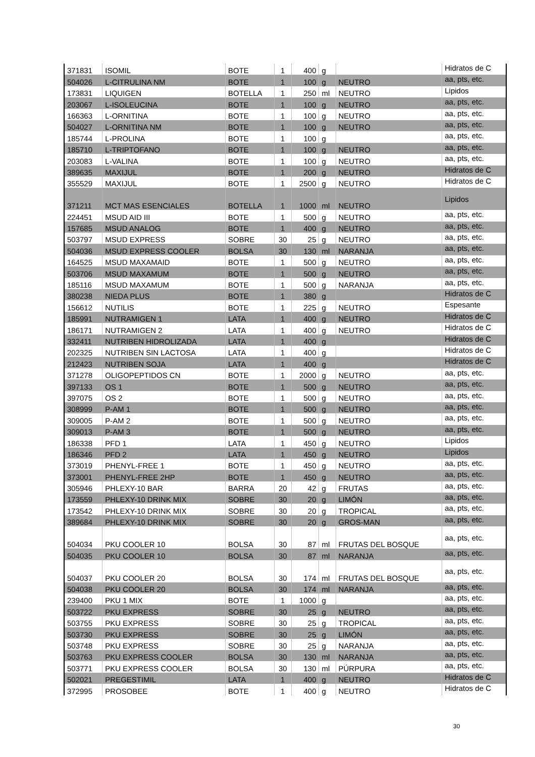| 371831 | ISOMIL | BOTE | 1 | 400 | g | | Hidratos de C |
| 504026 | L-CITRULINA NM | BOTE | 1 | 100 | g | NEUTRO | aa, pts, etc. |
| 173831 | LIQUIGEN | BOTELLA | 1 | 250 | ml | NEUTRO | Lipidos |
| 203067 | L-ISOLEUCINA | BOTE | 1 | 100 | g | NEUTRO | aa, pts, etc. |
| 166363 | L-ORNITINA | BOTE | 1 | 100 | g | NEUTRO | aa, pts, etc. |
| 504027 | L-ORNITINA NM | BOTE | 1 | 100 | g | NEUTRO | aa, pts, etc. |
| 185744 | L-PROLINA | BOTE | 1 | 100 | g | | aa, pts, etc. |
| 185710 | L-TRIPTOFANO | BOTE | 1 | 100 | g | NEUTRO | aa, pts, etc. |
| 203083 | L-VALINA | BOTE | 1 | 100 | g | NEUTRO | aa, pts, etc. |
| 389635 | MAXIJUL | BOTE | 1 | 200 | g | NEUTRO | Hidratos de C |
| 355529 | MAXIJUL | BOTE | 1 | 2500 | g | NEUTRO | Hidratos de C |
| 371211 | MCT MAS ESENCIALES | BOTELLA | 1 | 1000 | ml | NEUTRO | Lipidos |
| 224451 | MSUD AID III | BOTE | 1 | 500 | g | NEUTRO | aa, pts, etc. |
| 157685 | MSUD ANALOG | BOTE | 1 | 400 | g | NEUTRO | aa, pts, etc. |
| 503797 | MSUD EXPRESS | SOBRE | 30 | 25 | g | NEUTRO | aa, pts, etc. |
| 504036 | MSUD EXPRESS COOLER | BOLSA | 30 | 130 | ml | NARANJA | aa, pts, etc. |
| 164525 | MSUD MAXAMAID | BOTE | 1 | 500 | g | NEUTRO | aa, pts, etc. |
| 503706 | MSUD MAXAMUM | BOTE | 1 | 500 | g | NEUTRO | aa, pts, etc. |
| 185116 | MSUD MAXAMUM | BOTE | 1 | 500 | g | NARANJA | aa, pts, etc. |
| 380238 | NIEDA PLUS | BOTE | 1 | 380 | g | | Hidratos de C |
| 156612 | NUTILIS | BOTE | 1 | 225 | g | NEUTRO | Espesante |
| 185991 | NUTRAMIGEN 1 | LATA | 1 | 400 | g | NEUTRO | Hidratos de C |
| 186171 | NUTRAMIGEN 2 | LATA | 1 | 400 | g | NEUTRO | Hidratos de C |
| 332411 | NUTRIBEN HIDROLIZADA | LATA | 1 | 400 | g | | Hidratos de C |
| 202325 | NUTRIBEN SIN LACTOSA | LATA | 1 | 400 | g | | Hidratos de C |
| 212423 | NUTRIBEN SOJA | LATA | 1 | 400 | g | | Hidratos de C |
| 371278 | OLIGOPEPTIDOS CN | BOTE | 1 | 2000 | g | NEUTRO | aa, pts, etc. |
| 397133 | OS 1 | BOTE | 1 | 500 | g | NEUTRO | aa, pts, etc. |
| 397075 | OS 2 | BOTE | 1 | 500 | g | NEUTRO | aa, pts, etc. |
| 308999 | P-AM 1 | BOTE | 1 | 500 | g | NEUTRO | aa, pts, etc. |
| 309005 | P-AM 2 | BOTE | 1 | 500 | g | NEUTRO | aa, pts, etc. |
| 309013 | P-AM 3 | BOTE | 1 | 500 | g | NEUTRO | aa, pts, etc. |
| 186338 | PFD 1 | LATA | 1 | 450 | g | NEUTRO | Lipidos |
| 186346 | PFD 2 | LATA | 1 | 450 | g | NEUTRO | Lipidos |
| 373019 | PHENYL-FREE 1 | BOTE | 1 | 450 | g | NEUTRO | aa, pts, etc. |
| 373001 | PHENYL-FREE 2HP | BOTE | 1 | 450 | g | NEUTRO | aa, pts, etc. |
| 305946 | PHLEXY-10 BAR | BARRA | 20 | 42 | g | FRUTAS | aa, pts, etc. |
| 173559 | PHLEXY-10 DRINK MIX | SOBRE | 30 | 20 | g | LIMÓN | aa, pts, etc. |
| 173542 | PHLEXY-10 DRINK MIX | SOBRE | 30 | 20 | g | TROPICAL | aa, pts, etc. |
| 389684 | PHLEXY-10 DRINK MIX | SOBRE | 30 | 20 | g | GROS-MAN | aa, pts, etc. |
| 504034 | PKU COOLER 10 | BOLSA | 30 | 87 | ml | FRUTAS DEL BOSQUE | aa, pts, etc. |
| 504035 | PKU COOLER 10 | BOLSA | 30 | 87 | ml | NARANJA | aa, pts, etc. |
| 504037 | PKU COOLER 20 | BOLSA | 30 | 174 | ml | FRUTAS DEL BOSQUE | aa, pts, etc. |
| 504038 | PKU COOLER 20 | BOLSA | 30 | 174 | ml | NARANJA | aa, pts, etc. |
| 239400 | PKU 1 MIX | BOTE | 1 | 1000 | g | | aa, pts, etc. |
| 503722 | PKU EXPRESS | SOBRE | 30 | 25 | g | NEUTRO | aa, pts, etc. |
| 503755 | PKU EXPRESS | SOBRE | 30 | 25 | g | TROPICAL | aa, pts, etc. |
| 503730 | PKU EXPRESS | SOBRE | 30 | 25 | g | LIMÓN | aa, pts, etc. |
| 503748 | PKU EXPRESS | SOBRE | 30 | 25 | g | NARANJA | aa, pts, etc. |
| 503763 | PKU EXPRESS COOLER | BOLSA | 30 | 130 | ml | NARANJA | aa, pts, etc. |
| 503771 | PKU EXPRESS COOLER | BOLSA | 30 | 130 | ml | PÚRPURA | aa, pts, etc. |
| 502021 | PREGESTIMIL | LATA | 1 | 400 | g | NEUTRO | Hidratos de C |
| 372995 | PROSOBEE | BOTE | 1 | 400 | g | NEUTRO | Hidratos de C |
30